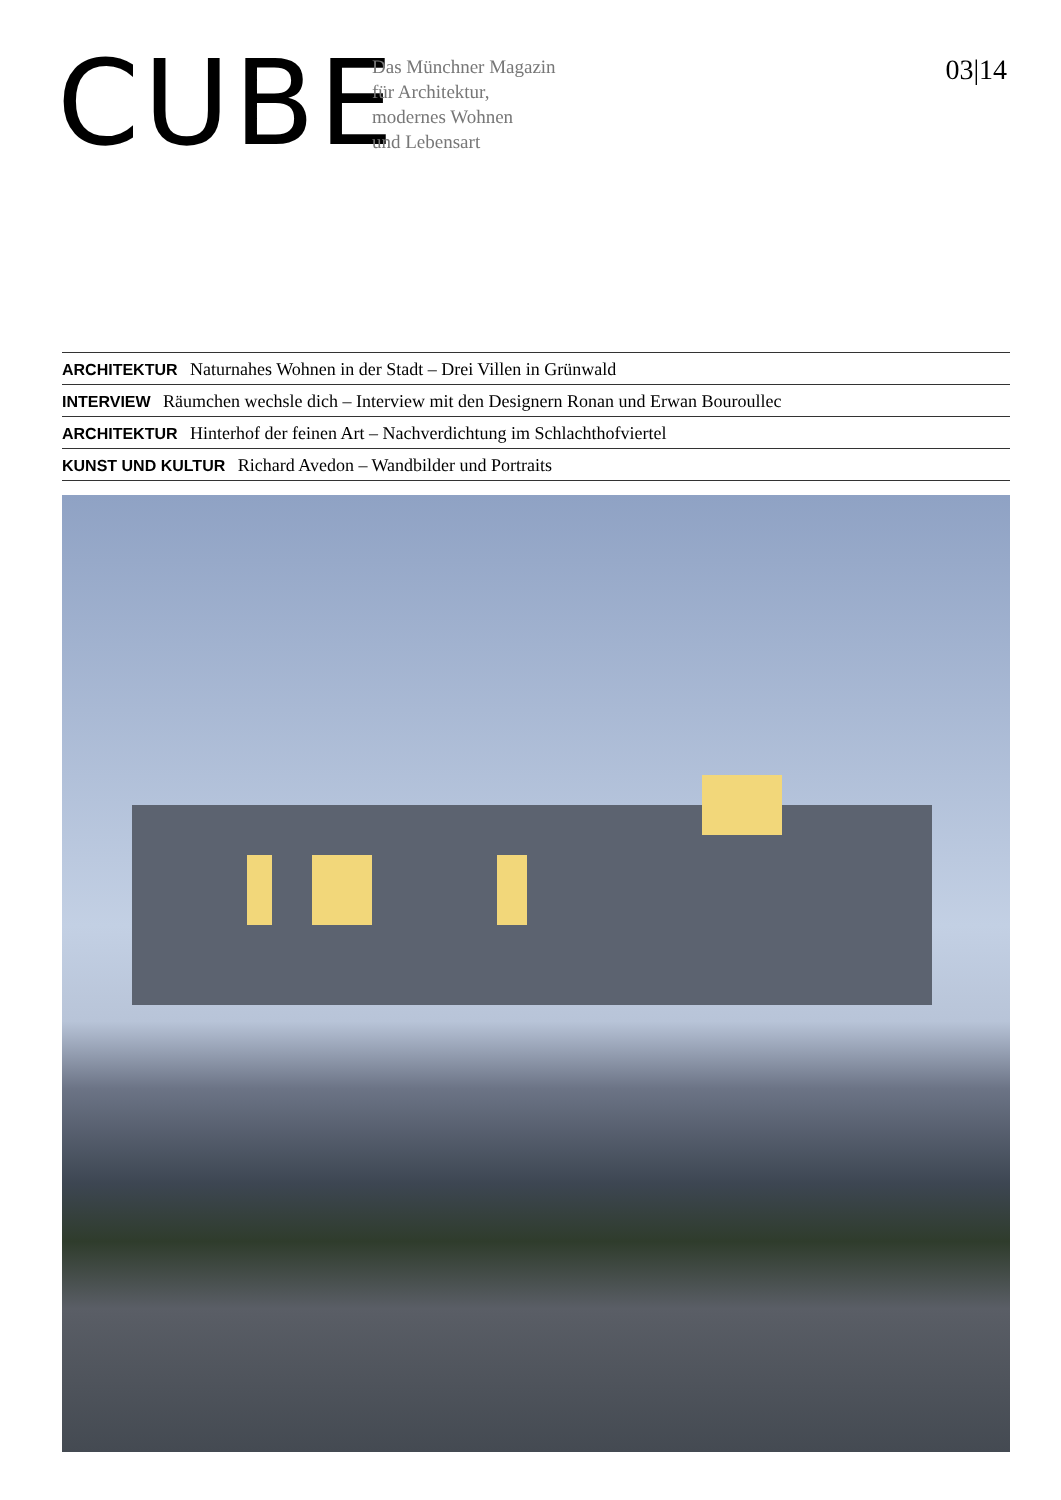CUBE
Das Münchner Magazin
für Architektur,
modernes Wohnen
und Lebensart
03|14
ARCHITEKTUR Naturnahes Wohnen in der Stadt – Drei Villen in Grünwald
INTERVIEW Räumchen wechsle dich – Interview mit den Designern Ronan und Erwan Bouroullec
ARCHITEKTUR Hinterhof der feinen Art – Nachverdichtung im Schlachthofviertel
KUNST UND KULTUR Richard Avedon – Wandbilder und Portraits